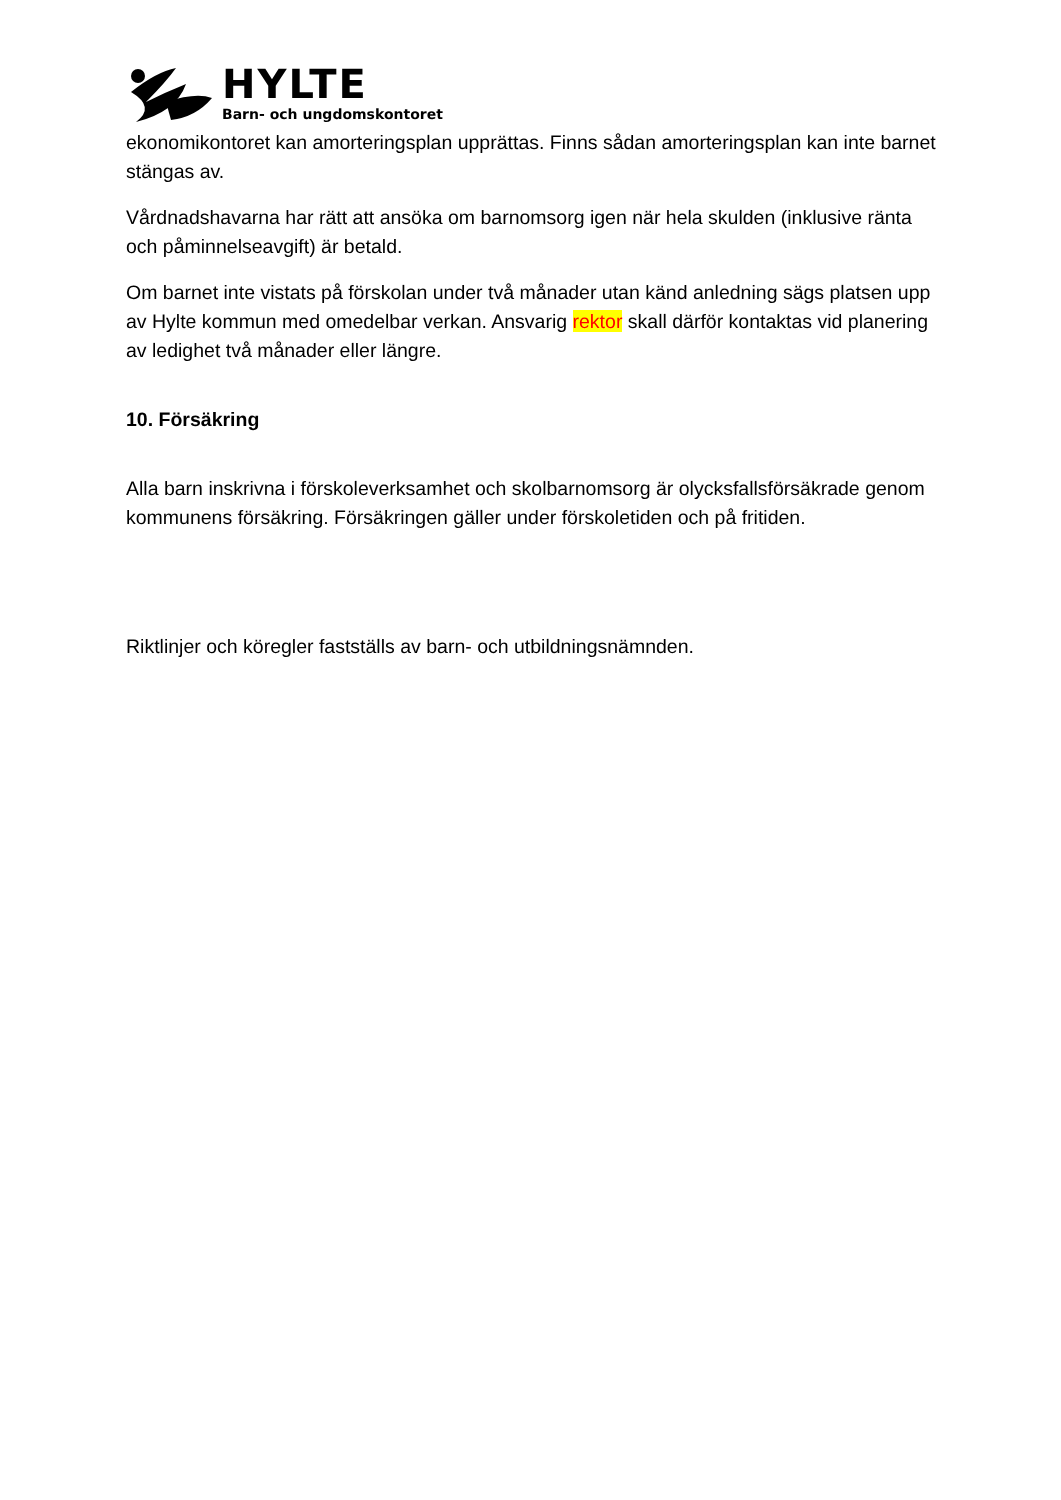HYLTE
Barn- och ungdomskontoret
ekonomikontoret kan amorteringsplan upprättas. Finns sådan amorteringsplan kan inte barnet stängas av.
Vårdnadshavarna har rätt att ansöka om barnomsorg igen när hela skulden (inklusive ränta och påminnelseavgift) är betald.
Om barnet inte vistats på förskolan under två månader utan känd anledning sägs platsen upp av Hylte kommun med omedelbar verkan. Ansvarig rektor skall därför kontaktas vid planering av ledighet två månader eller längre.
10. Försäkring
Alla barn inskrivna i förskoleverksamhet och skolbarnomsorg är olycksfallsförsäkrade genom kommunens försäkring. Försäkringen gäller under förskoletiden och på fritiden.
Riktlinjer och köregler fastställs av barn- och utbildningsnämnden.